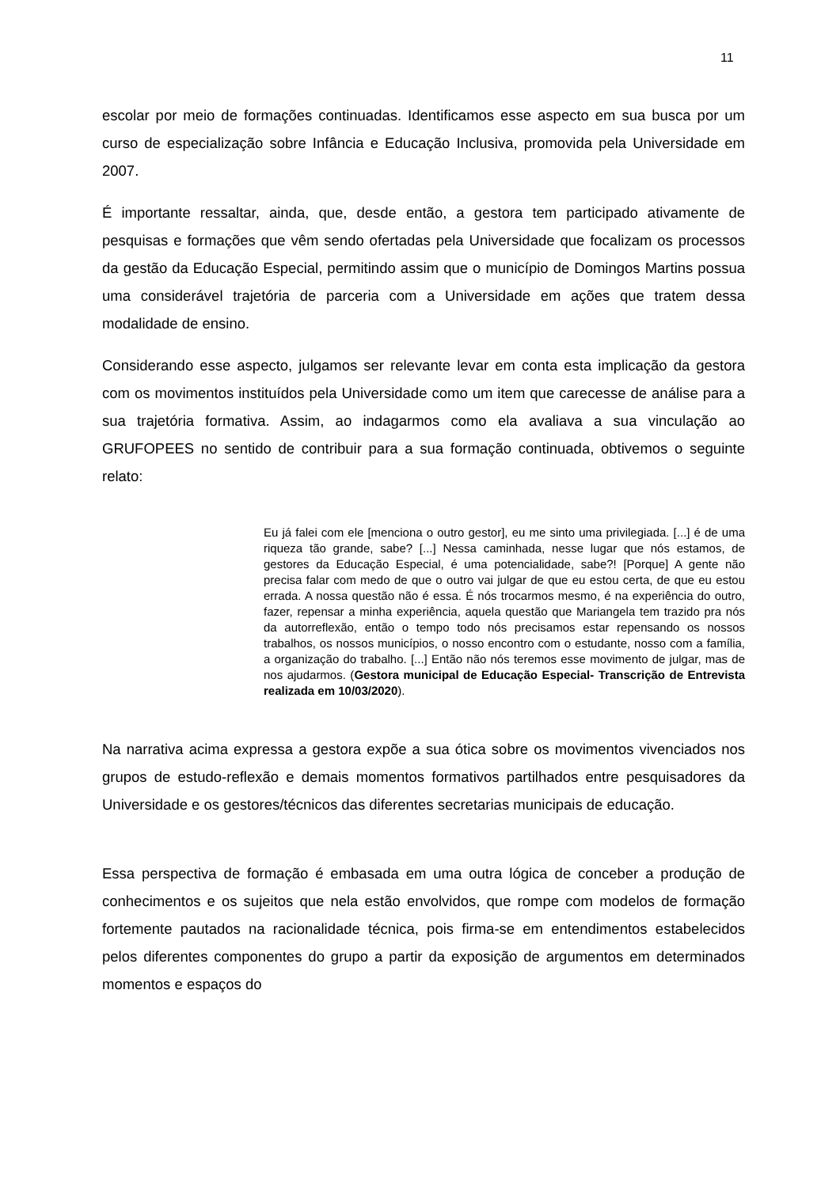11
escolar por meio de formações continuadas. Identificamos esse aspecto em sua busca por um curso de especialização sobre Infância e Educação Inclusiva, promovida pela Universidade em 2007.
É importante ressaltar, ainda, que, desde então, a gestora tem participado ativamente de pesquisas e formações que vêm sendo ofertadas pela Universidade que focalizam os processos da gestão da Educação Especial, permitindo assim que o município de Domingos Martins possua uma considerável trajetória de parceria com a Universidade em ações que tratem dessa modalidade de ensino.
Considerando esse aspecto, julgamos ser relevante levar em conta esta implicação da gestora com os movimentos instituídos pela Universidade como um item que carecesse de análise para a sua trajetória formativa. Assim, ao indagarmos como ela avaliava a sua vinculação ao GRUFOPEES no sentido de contribuir para a sua formação continuada, obtivemos o seguinte relato:
Eu já falei com ele [menciona o outro gestor], eu me sinto uma privilegiada. [...] é de uma riqueza tão grande, sabe? [...] Nessa caminhada, nesse lugar que nós estamos, de gestores da Educação Especial, é uma potencialidade, sabe?! [Porque] A gente não precisa falar com medo de que o outro vai julgar de que eu estou certa, de que eu estou errada. A nossa questão não é essa. É nós trocarmos mesmo, é na experiência do outro, fazer, repensar a minha experiência, aquela questão que Mariangela tem trazido pra nós da autorreflexão, então o tempo todo nós precisamos estar repensando os nossos trabalhos, os nossos municípios, o nosso encontro com o estudante, nosso com a família, a organização do trabalho. [...] Então não nós teremos esse movimento de julgar, mas de nos ajudarmos. (Gestora municipal de Educação Especial- Transcrição de Entrevista realizada em 10/03/2020).
Na narrativa acima expressa a gestora expõe a sua ótica sobre os movimentos vivenciados nos grupos de estudo-reflexão e demais momentos formativos partilhados entre pesquisadores da Universidade e os gestores/técnicos das diferentes secretarias municipais de educação.
Essa perspectiva de formação é embasada em uma outra lógica de conceber a produção de conhecimentos e os sujeitos que nela estão envolvidos, que rompe com modelos de formação fortemente pautados na racionalidade técnica, pois firma-se em entendimentos estabelecidos pelos diferentes componentes do grupo a partir da exposição de argumentos em determinados momentos e espaços do